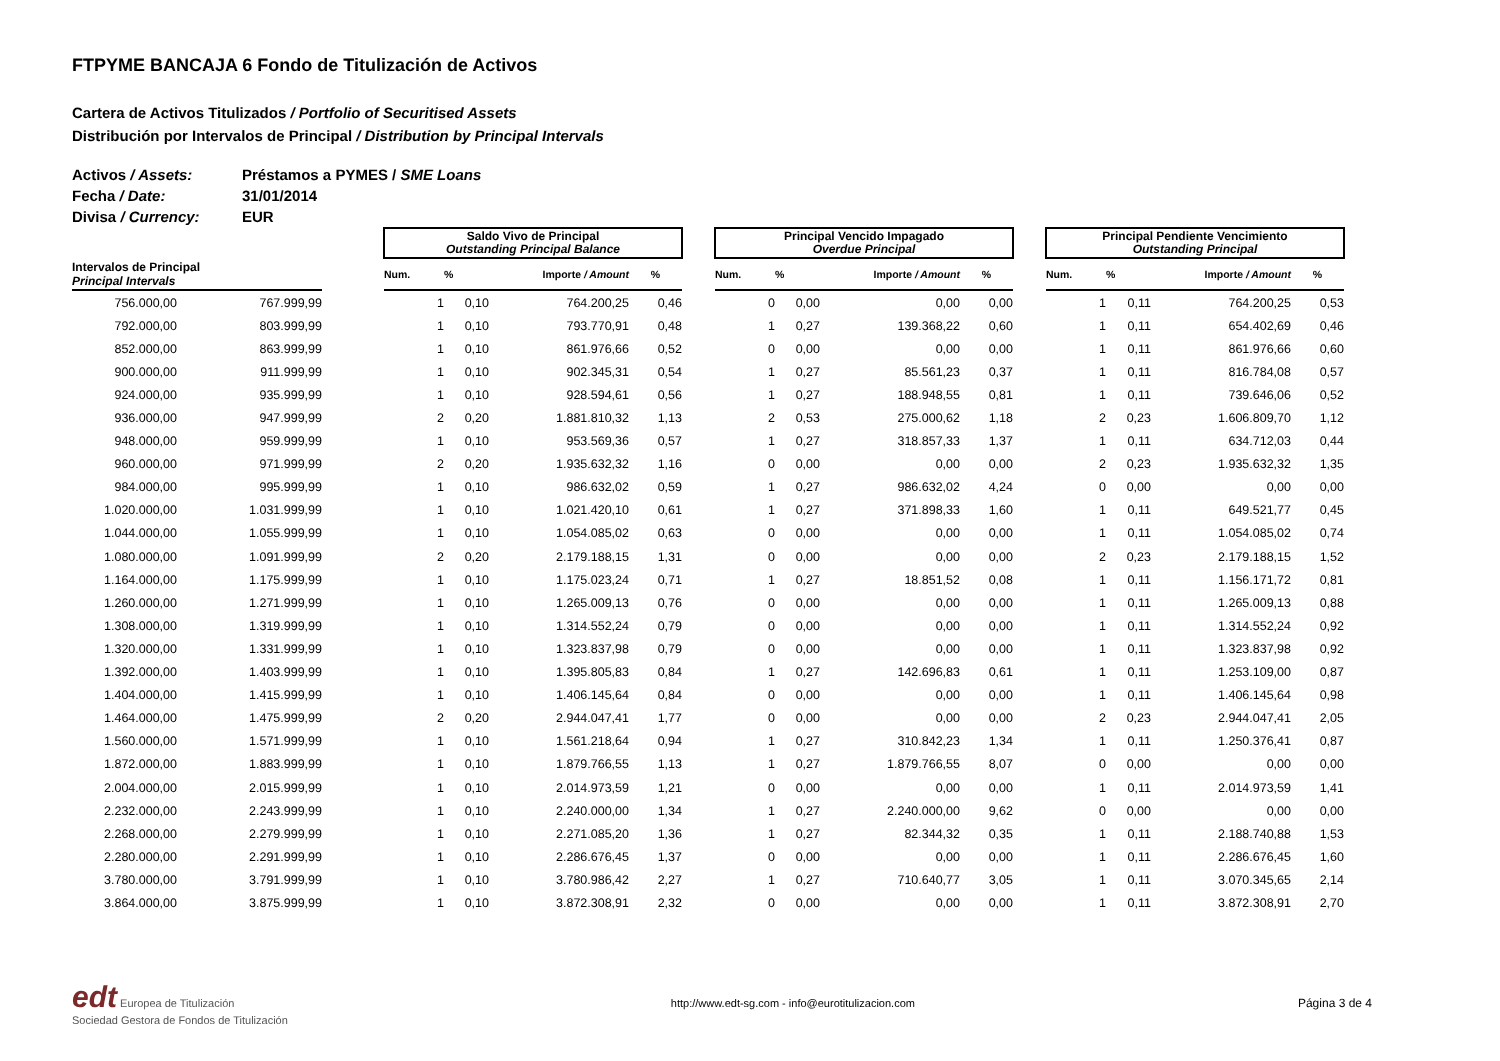FTPYME BANCAJA 6 Fondo de Titulización de Activos
Cartera de Activos Titulizados / Portfolio of Securitised Assets
Distribución por Intervalos de Principal / Distribution by Principal Intervals
Activos / Assets: Préstamos a PYMES / SME Loans
Fecha / Date: 31/01/2014
Divisa / Currency: EUR
| | | | Saldo Vivo de Principal Outstanding Principal Balance | | | | | Principal Vencido Impagado Overdue Principal | | | | | Principal Pendiente Vencimiento Outstanding Principal | | | |
| --- | --- | --- | --- | --- | --- | --- | --- | --- | --- | --- | --- | --- | --- | --- | --- | --- |
| Intervalos de Principal Principal Intervals | | | Num. | % | Importe / Amount | % | | Num. | % | Importe / Amount | % | | Num. | % | Importe / Amount | % |
| 756.000,00 | 767.999,99 | | 1 | 0,10 | 764.200,25 | 0,46 | | 0 | 0,00 | 0,00 | 0,00 | | 1 | 0,11 | 764.200,25 | 0,53 |
| 792.000,00 | 803.999,99 | | 1 | 0,10 | 793.770,91 | 0,48 | | 1 | 0,27 | 139.368,22 | 0,60 | | 1 | 0,11 | 654.402,69 | 0,46 |
| 852.000,00 | 863.999,99 | | 1 | 0,10 | 861.976,66 | 0,52 | | 0 | 0,00 | 0,00 | 0,00 | | 1 | 0,11 | 861.976,66 | 0,60 |
| 900.000,00 | 911.999,99 | | 1 | 0,10 | 902.345,31 | 0,54 | | 1 | 0,27 | 85.561,23 | 0,37 | | 1 | 0,11 | 816.784,08 | 0,57 |
| 924.000,00 | 935.999,99 | | 1 | 0,10 | 928.594,61 | 0,56 | | 1 | 0,27 | 188.948,55 | 0,81 | | 1 | 0,11 | 739.646,06 | 0,52 |
| 936.000,00 | 947.999,99 | | 2 | 0,20 | 1.881.810,32 | 1,13 | | 2 | 0,53 | 275.000,62 | 1,18 | | 2 | 0,23 | 1.606.809,70 | 1,12 |
| 948.000,00 | 959.999,99 | | 1 | 0,10 | 953.569,36 | 0,57 | | 1 | 0,27 | 318.857,33 | 1,37 | | 1 | 0,11 | 634.712,03 | 0,44 |
| 960.000,00 | 971.999,99 | | 2 | 0,20 | 1.935.632,32 | 1,16 | | 0 | 0,00 | 0,00 | 0,00 | | 2 | 0,23 | 1.935.632,32 | 1,35 |
| 984.000,00 | 995.999,99 | | 1 | 0,10 | 986.632,02 | 0,59 | | 1 | 0,27 | 986.632,02 | 4,24 | | 0 | 0,00 | 0,00 | 0,00 |
| 1.020.000,00 | 1.031.999,99 | | 1 | 0,10 | 1.021.420,10 | 0,61 | | 1 | 0,27 | 371.898,33 | 1,60 | | 1 | 0,11 | 649.521,77 | 0,45 |
| 1.044.000,00 | 1.055.999,99 | | 1 | 0,10 | 1.054.085,02 | 0,63 | | 0 | 0,00 | 0,00 | 0,00 | | 1 | 0,11 | 1.054.085,02 | 0,74 |
| 1.080.000,00 | 1.091.999,99 | | 2 | 0,20 | 2.179.188,15 | 1,31 | | 0 | 0,00 | 0,00 | 0,00 | | 2 | 0,23 | 2.179.188,15 | 1,52 |
| 1.164.000,00 | 1.175.999,99 | | 1 | 0,10 | 1.175.023,24 | 0,71 | | 1 | 0,27 | 18.851,52 | 0,08 | | 1 | 0,11 | 1.156.171,72 | 0,81 |
| 1.260.000,00 | 1.271.999,99 | | 1 | 0,10 | 1.265.009,13 | 0,76 | | 0 | 0,00 | 0,00 | 0,00 | | 1 | 0,11 | 1.265.009,13 | 0,88 |
| 1.308.000,00 | 1.319.999,99 | | 1 | 0,10 | 1.314.552,24 | 0,79 | | 0 | 0,00 | 0,00 | 0,00 | | 1 | 0,11 | 1.314.552,24 | 0,92 |
| 1.320.000,00 | 1.331.999,99 | | 1 | 0,10 | 1.323.837,98 | 0,79 | | 0 | 0,00 | 0,00 | 0,00 | | 1 | 0,11 | 1.323.837,98 | 0,92 |
| 1.392.000,00 | 1.403.999,99 | | 1 | 0,10 | 1.395.805,83 | 0,84 | | 1 | 0,27 | 142.696,83 | 0,61 | | 1 | 0,11 | 1.253.109,00 | 0,87 |
| 1.404.000,00 | 1.415.999,99 | | 1 | 0,10 | 1.406.145,64 | 0,84 | | 0 | 0,00 | 0,00 | 0,00 | | 1 | 0,11 | 1.406.145,64 | 0,98 |
| 1.464.000,00 | 1.475.999,99 | | 2 | 0,20 | 2.944.047,41 | 1,77 | | 0 | 0,00 | 0,00 | 0,00 | | 2 | 0,23 | 2.944.047,41 | 2,05 |
| 1.560.000,00 | 1.571.999,99 | | 1 | 0,10 | 1.561.218,64 | 0,94 | | 1 | 0,27 | 310.842,23 | 1,34 | | 1 | 0,11 | 1.250.376,41 | 0,87 |
| 1.872.000,00 | 1.883.999,99 | | 1 | 0,10 | 1.879.766,55 | 1,13 | | 1 | 0,27 | 1.879.766,55 | 8,07 | | 0 | 0,00 | 0,00 | 0,00 |
| 2.004.000,00 | 2.015.999,99 | | 1 | 0,10 | 2.014.973,59 | 1,21 | | 0 | 0,00 | 0,00 | 0,00 | | 1 | 0,11 | 2.014.973,59 | 1,41 |
| 2.232.000,00 | 2.243.999,99 | | 1 | 0,10 | 2.240.000,00 | 1,34 | | 1 | 0,27 | 2.240.000,00 | 9,62 | | 0 | 0,00 | 0,00 | 0,00 |
| 2.268.000,00 | 2.279.999,99 | | 1 | 0,10 | 2.271.085,20 | 1,36 | | 1 | 0,27 | 82.344,32 | 0,35 | | 1 | 0,11 | 2.188.740,88 | 1,53 |
| 2.280.000,00 | 2.291.999,99 | | 1 | 0,10 | 2.286.676,45 | 1,37 | | 0 | 0,00 | 0,00 | 0,00 | | 1 | 0,11 | 2.286.676,45 | 1,60 |
| 3.780.000,00 | 3.791.999,99 | | 1 | 0,10 | 3.780.986,42 | 2,27 | | 1 | 0,27 | 710.640,77 | 3,05 | | 1 | 0,11 | 3.070.345,65 | 2,14 |
| 3.864.000,00 | 3.875.999,99 | | 1 | 0,10 | 3.872.308,91 | 2,32 | | 0 | 0,00 | 0,00 | 0,00 | | 1 | 0,11 | 3.872.308,91 | 2,70 |
edt Europea de Titulización
Sociedad Gestora de Fondos de Titulización
http://www.edt-sg.com - info@eurotitulizacion.com
Página 3 de 4